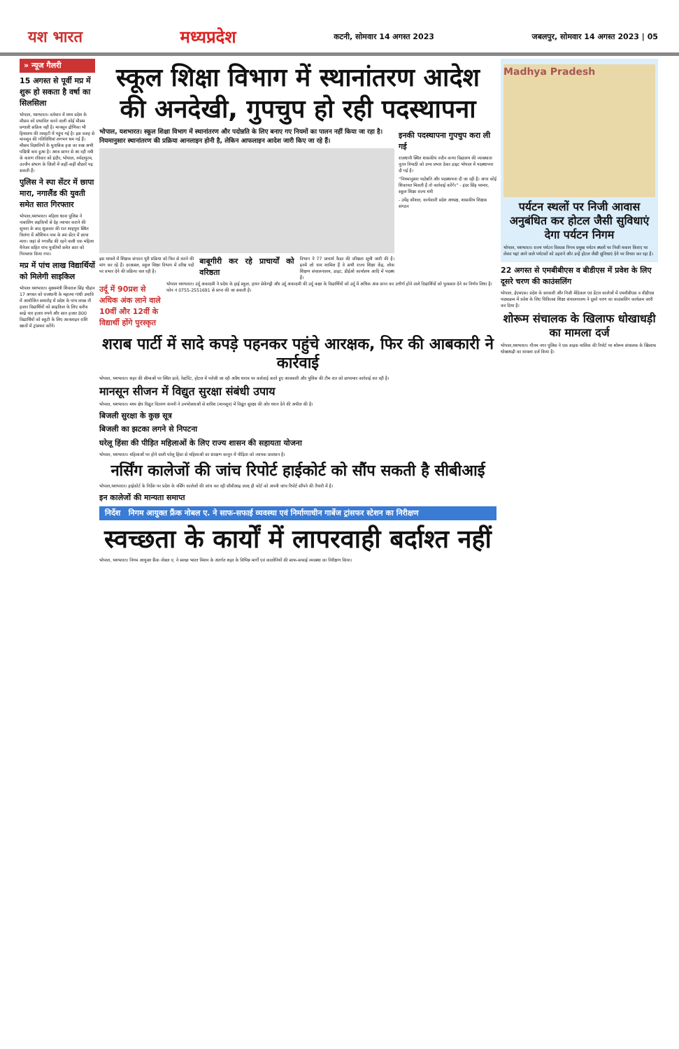यश भारत मध्यप्रदेश कटनी, सोमवार 14 अगस्त 2023 जबलपुर, सोमवार 14 अगस्त 2023 | 05
» न्यूज गैलरी
15 अगस्त से पूर्वी मप्र में शुरू हो सकता है वर्षा का सिलसिला
भोपाल, यशभारत। वर्तमान में मध्य प्रदेश के मौसम को प्रभावित करने वाली कोई मौसम प्रणाली सक्रिय नहीं है। मानसून द्रोणिका भी हिमालय की तलहटी में पहुंच गई है। इस वजह से मानसून की गतिविधियां लगभग थम गई हैं। मौसम विज्ञानियों के मुताबिक हवा का रुख अभी पश्चिमी बना हुआ है। अरब सागर से आ रही नमी के कारण रविवार को इंदौर, भोपाल, नर्मदापुरम, उज्जैन संभाग के जिलों में कहीं-कहीं बौछारें पड़ सकती हैं।
पुलिस ने स्पा सेंटर में छापा मारा, नगालैंड की युवती समेत सात गिरफ्तार
भोपाल,यशभारत। महिला थाना पुलिस ने नाबालिग लड़कियों से देह व्यापार कराने की सूचना के बाद शुक्रवार की रात शाहपुरा स्थित त्रिलंगा में ओशियन नाम के स्पा सेंटर में छापा मारा। जहां से नगालैंड की रहने वाली एक महिला मैनेजर सहित पांच युवतियों समेत सात को गिरफ्तार किया गया।
मप्र में पांच लाख विद्यार्थियों को मिलेगी साइकिल
भोपाल यशभारत। मुख्यमंत्री शिवराज सिंह चौहान 17 अगस्त को राजधानी के महात्मा गांधी उमावि में आयोजित समारोह में प्रदेश के पांच लाख नौ हजार विद्यार्थियों को साइकिल के लिए करीब साढ़े चार हजार रुपये और सात हजार 800 विद्यार्थियों को स्कूटी के लिए आनलाइन राशि खातों में ट्रांसफर करेंगे।
स्कूल शिक्षा विभाग में स्थानांतरण आदेश की अनदेखी, गुपचुप हो रही पदस्थापना
भोपाल, यशभारत। स्कूल शिक्षा विभाग में स्थानांतरण और पदोन्नति के लिए बनाए गए नियमों का पालन नहीं किया जा रहा है। नियमानुसार स्थानांतरण की प्रक्रिया आनलाइन होनी है, लेकिन आफलाइन आदेश जारी किए जा रहे हैं।
इस मामले में शिक्षक संगठन पूरी प्रक्रिया को फिर से करने की मांग कर रहे हैं। दरअसल, स्कूल शिक्षा विभाग में वरिष्ठ पदों पर प्रभार देने की प्रक्रिया चल रही है।
बाबूगीरी कर रहे प्राचार्यों को वरिष्ठता
विभाग ने 77 प्राचार्य कैडर की वरिष्ठता सूची जारी की है। इनमें जो नाम शामिल हैं वे सभी राज्य शिक्षा केंद्र, लोक शिक्षण संचालनालय, डाइट, डीईओ कार्यालय आदि में पदस्थ हैं।
इनकी पदस्थापना गुपचुप करा ली गई
राजधानी स्थित शासकीय नवीन कन्या विद्यालय की व्याख्याता नूतन त्रिपाठी को उच्च प्रभार देकर डाइट भोपाल में पदस्थापना दी गई है।
“नियमानुसार पदोन्नति और पदस्थापना दी जा रही है। अगर कोई शिकायत मिलती है तो कार्रवाई करेंगे।” - इंदर सिंह परमार, स्कूल शिक्षा राज्य मंत्री
- उपेंद्र कौशल, कार्यकारी प्रदेश अध्यक्ष, शासकीय शिक्षक संगठन
उर्दू में 90प्रश से अधिक अंक लाने वाले 10वीं और 12वीं के विद्यार्थी होंगे पुरस्कृत
भोपाल यशभारत। उर्दू अकादमी ने प्रदेश के हाई स्कूल, हायर सेकेण्ड्री और उर्दू अकादमी की उर्दू कक्षा के विद्यार्थियों को उर्दू में अधिक अंक प्राप्त कर उत्तीर्ण होने वाले विद्यार्थियों को पुरस्कार देने का निर्णय लिया है। फोन नं 0755-2551691 से प्राप्त की जा सकती है।
शराब पार्टी में सादे कपड़े पहनकर पहुंचे आरक्षक, फिर की आबकारी ने कार्रवाई
भोपाल, यशभारत। शहर की सीमाओं पर स्थित ढाबे, रेस्टोरेंट, होटल में परोसी जा रही अवैध शराब पर कार्रवाई करते हुए आबकारी और पुलिस की टीम रात को छापामार कार्रवाई कर रही है।
मानसून सीजन में विद्युत सुरक्षा संबंधी उपाय
भोपाल, यशभारत। मध्य क्षेत्र विद्युत वितरण कंपनी ने उपभोक्ताओं से बारिश (मानसून) में विद्युत सुरक्षा की ओर ध्यान देने की अपील की है।
बिजली सुरक्षा के कुछ सूत्र
बिजली का झटका लगने से निपटना
घरेलू हिंसा की पीड़ित महिलाओं के लिए राज्य शासन की सहायता योजना
भोपाल, यशभारत। महिलाओं पर होने वाली घरेलू हिंसा से महिलाओं का संरक्षण कानून में पीड़िता को व्यापक प्रावधान है।
नर्सिंग कालेजों की जांच रिपोर्ट हाईकोर्ट को सौंप सकती है सीबीआई
भोपाल,यशभारत। हाईकोर्ट के निर्देश पर प्रदेश के नर्सिंग कालेजों की जांच कर रही सीबीआइ जल्द ही कोर्ट को अपनी जांच रिपोर्ट सौंपने की तैयारी में है।
इन कालेजों की मान्यता समाप्त
निर्देश निगम आयुक्त फ्रैंक नोबल ए. ने साफ-सफाई व्यवस्था एवं निर्माणाधीन गार्बेज ट्रांसफर स्टेशन का निरीक्षण
स्वच्छता के कार्यों में लापरवाही बर्दाश्त नहीं
भोपाल, यशभारत। निगम आयुक्त फ्रैंक नोबल ए. ने स्वच्छ भारत मिशन के अंतर्गत शहर के विभिन्न मार्गों एवं कालोनियों की साफ-सफाई व्यवस्था का निरीक्षण किया।
Madhya Pradesh
पर्यटन स्थलों पर निजी आवास अनुबंधित कर होटल जैसी सुविधाएं देगा पर्यटन निगम
भोपाल, यशभारत। राज्य पर्यटन विकास निगम प्रमुख पर्यटन स्थलों पर निजी मकान किराए पर लेकर यहां आने वाले पर्यटकों को ठहराने और उन्हें होटल जैसी सुविधाएं देने पर विचार कर रहा है।
22 अगस्त से एमबीबीएस व बीडीएस में प्रवेश के लिए दूसरे चरण की काउंसलिंग
भोपाल, ईएमएस। प्रदेश के सरकारी और निजी मेडिकल एवं डेंटल कालेजों में एमबीबीएस व बीडीएस पाठ्यक्रम में प्रवेश के लिए चिकित्सा शिक्षा संचालनालय ने दूसरे चरण का काउंसलिंग कार्यक्रम जारी कर दिया है।
शोरूम संचालक के खिलाफ धोखाधड़ी का मामला दर्ज
भोपाल,यशभारत। गौतम नगर पुलिस ने एक बाइक मालिक की रिपोर्ट पर शोरूम संचालक के खिलाफ धोखाधड़ी का मामला दर्ज किया है।